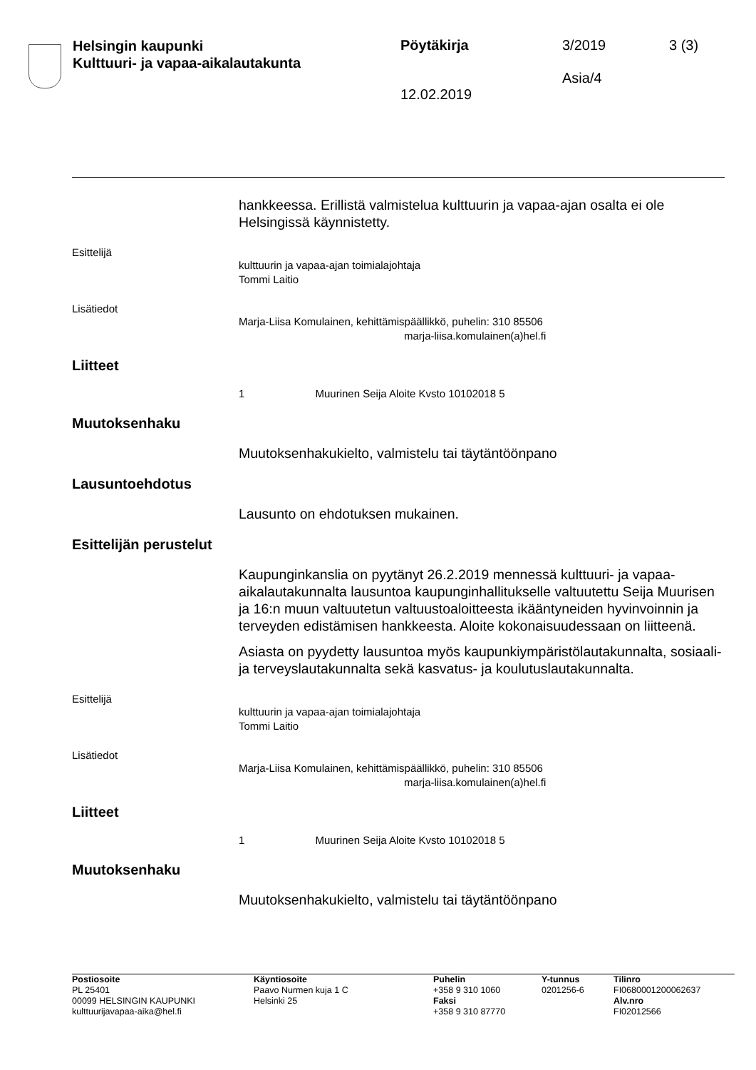Helsingin kaupunki
Kulttuuri- ja vapaa-aikalautakunta
Pöytäkirja
12.02.2019
3/2019
Asia/4
3 (3)
hankkeessa. Erillistä valmistelua kulttuurin ja vapaa-ajan osalta ei ole Helsingissä käynnistetty.
Esittelijä
kulttuurin ja vapaa-ajan toimialajohtaja
Tommi Laitio
Lisätiedot
Marja-Liisa Komulainen, kehittämispäällikkö, puhelin: 310 85506
marja-liisa.komulainen(a)hel.fi
Liitteet
1 Muurinen Seija Aloite Kvsto 10102018 5
Muutoksenhaku
Muutoksenhakukielto, valmistelu tai täytäntöönpano
Lausuntoehdotus
Lausunto on ehdotuksen mukainen.
Esittelijän perustelut
Kaupunginkanslia on pyytänyt 26.2.2019 mennessä kulttuuri- ja vapaa-aikalautakunnalta lausuntoa kaupunginhallitukselle valtuutettu Seija Muurisen ja 16:n muun valtuutetun valtuustoaloitteesta ikääntyneiden hyvinvoinnin ja terveyden edistämisen hankkeesta. Aloite kokonaisuudessaan on liitteenä.
Asiasta on pyydetty lausuntoa myös kaupunkiympäristölautakunnalta, sosiaali- ja terveyslautakunnalta sekä kasvatus- ja koulutuslautakunnalta.
Esittelijä
kulttuurin ja vapaa-ajan toimialajohtaja
Tommi Laitio
Lisätiedot
Marja-Liisa Komulainen, kehittämispäällikkö, puhelin: 310 85506
marja-liisa.komulainen(a)hel.fi
Liitteet
1 Muurinen Seija Aloite Kvsto 10102018 5
Muutoksenhaku
Muutoksenhakukielto, valmistelu tai täytäntöönpano
Postiosoite
PL 25401
00099 HELSINGIN KAUPUNKI
kulttuurijavapaa-aika@hel.fi
Käyntiosoite
Paavo Nurmen kuja 1 C
Helsinki 25
Puhelin
+358 9 310 1060
Faksi
+358 9 310 87770
Y-tunnus
0201256-6
Tilinro
FI0680001200062637
Alv.nro
FI02012566